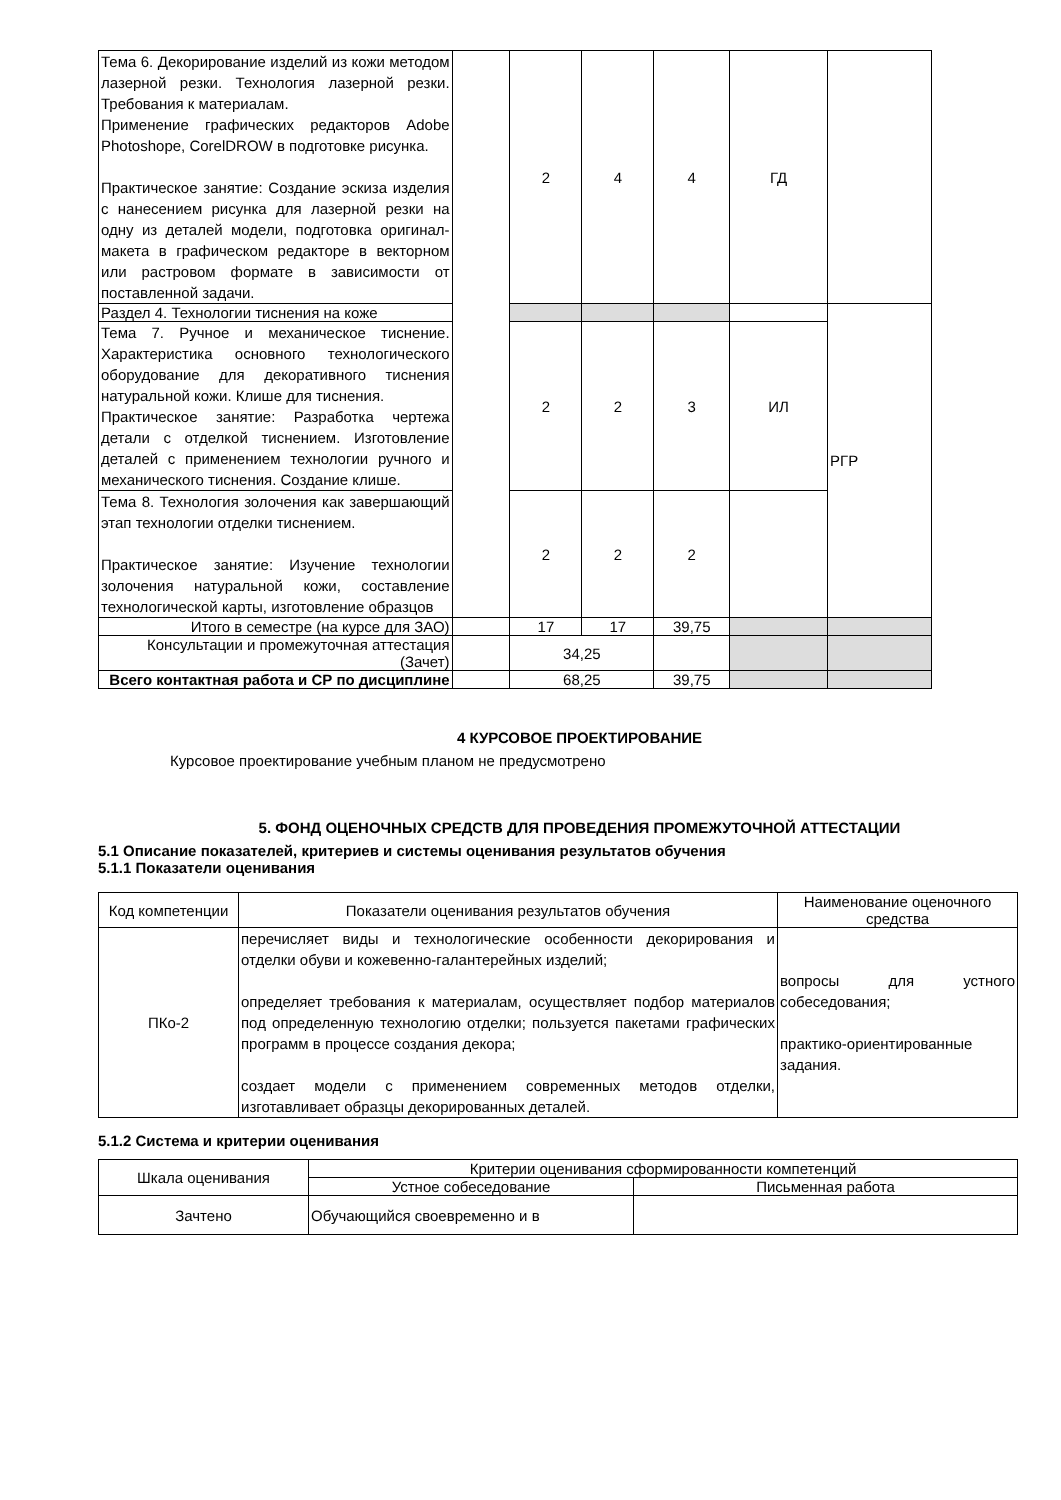| Тема 6. Декорирование изделий из кожи методом лазерной резки. Технология лазерной резки. Требования к материалам. Применение графических редакторов Adobe Photoshope, CorelDROW в подготовке рисунка. Практическое занятие: Создание эскиза изделия с нанесением рисунка для лазерной резки на одну из деталей модели, подготовка оригинал-макета в графическом редакторе в векторном или растровом формате в зависимости от поставленной задачи. | | 2 | 4 | 4 | ГД | |
| Раздел 4. Технологии тиснения на коже | | | | | | РГР |
| Тема 7. Ручное и механическое тиснение. Характеристика основного технологического оборудование для декоративного тиснения натуральной кожи. Клише для тиснения. Практическое занятие: Разработка чертежа детали с отделкой тиснением. Изготовление деталей с применением технологии ручного и механического тиснения. Создание клише. | | 2 | 2 | 3 | ИЛ | |
| Тема 8. Технология золочения как завершающий этап технологии отделки тиснением. Практическое занятие: Изучение технологии золочения натуральной кожи, составление технологической карты, изготовление образцов | | 2 | 2 | 2 | | |
| Итого в семестре (на курсе для ЗАО) | | 17 | 17 | 39,75 | | |
| Консультации и промежуточная аттестация (Зачет) | | 34,25 | | | | |
| Всего контактная работа и СР по дисциплине | | 68,25 | | 39,75 | | |
4 КУРСОВОЕ ПРОЕКТИРОВАНИЕ
Курсовое проектирование учебным планом не предусмотрено
5. ФОНД ОЦЕНОЧНЫХ СРЕДСТВ ДЛЯ ПРОВЕДЕНИЯ ПРОМЕЖУТОЧНОЙ АТТЕСТАЦИИ
5.1 Описание показателей, критериев и системы оценивания результатов обучения
5.1.1 Показатели оценивания
| Код компетенции | Показатели оценивания результатов обучения | Наименование оценочного средства |
| ПКо-2 | перечисляет виды и технологические особенности декорирования и отделки обуви и кожевенно-галантерейных изделий; определяет требования к материалам, осуществляет подбор материалов под определенную технологию отделки; пользуется пакетами графических программ в процессе создания декора; создает модели с применением современных методов отделки, изготавливает образцы декорированных деталей. | вопросы для устного собеседования; практико-ориентированные задания. |
5.1.2 Система и критерии оценивания
| Шкала оценивания | Критерии оценивания сформированности компетенций | |
| | Устное собеседование | Письменная работа |
| Зачтено | Обучающийся своевременно и в | |